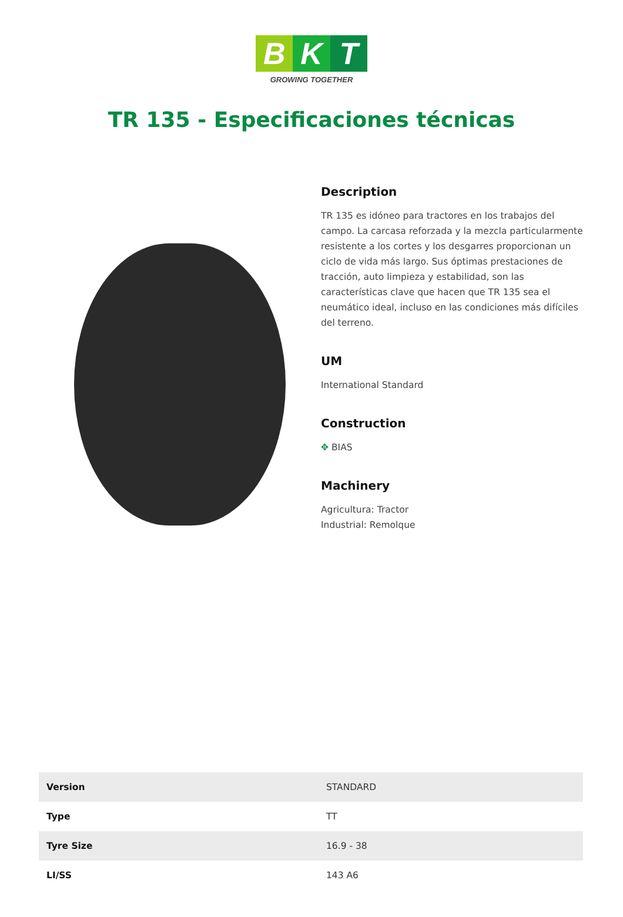B K T
GROWING TOGETHER
TR 135 - Especificaciones técnicas
Description
TR 135 es idóneo para tractores en los trabajos del campo. La carcasa reforzada y la mezcla particularmente resistente a los cortes y los desgarres proporcionan un ciclo de vida más largo. Sus óptimas prestaciones de tracción, auto limpieza y estabilidad, son las características clave que hacen que TR 135 sea el neumático ideal, incluso en las condiciones más difíciles del terreno.
UM
International Standard
Construction
✥ BIAS
Machinery
Agricultura: Tractor
Industrial: Remolque
| Version | STANDARD |
| Type | TT |
| Tyre Size | 16.9 - 38 |
| LI/SS | 143 A6 |